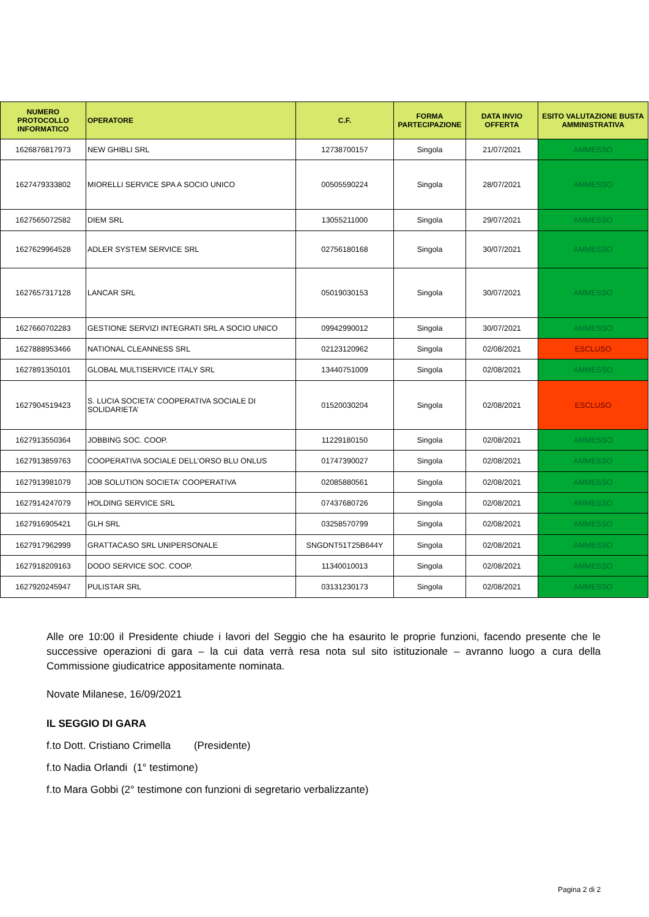| NUMERO PROTOCOLLO INFORMATICO | OPERATORE | C.F. | FORMA PARTECIPAZIONE | DATA INVIO OFFERTA | ESITO VALUTAZIONE BUSTA AMMINISTRATIVA |
| --- | --- | --- | --- | --- | --- |
| 1626876817973 | NEW GHIBLI SRL | 12738700157 | Singola | 21/07/2021 | AMMESSO |
| 1627479333802 | MIORELLI SERVICE SPA A SOCIO UNICO | 00505590224 | Singola | 28/07/2021 | AMMESSO |
| 1627565072582 | DIEM SRL | 13055211000 | Singola | 29/07/2021 | AMMESSO |
| 1627629964528 | ADLER SYSTEM SERVICE SRL | 02756180168 | Singola | 30/07/2021 | AMMESSO |
| 1627657317128 | LANCAR SRL | 05019030153 | Singola | 30/07/2021 | AMMESSO |
| 1627660702283 | GESTIONE SERVIZI INTEGRATI SRL A SOCIO UNICO | 09942990012 | Singola | 30/07/2021 | AMMESSO |
| 1627888953466 | NATIONAL CLEANNESS SRL | 02123120962 | Singola | 02/08/2021 | ESCLUSO |
| 1627891350101 | GLOBAL MULTISERVICE ITALY SRL | 13440751009 | Singola | 02/08/2021 | AMMESSO |
| 1627904519423 | S. LUCIA SOCIETA’ COOPERATIVA SOCIALE DI SOLIDARIETA’ | 01520030204 | Singola | 02/08/2021 | ESCLUSO |
| 1627913550364 | JOBBING SOC. COOP. | 11229180150 | Singola | 02/08/2021 | AMMESSO |
| 1627913859763 | COOPERATIVA SOCIALE DELL’ORSO BLU ONLUS | 01747390027 | Singola | 02/08/2021 | AMMESSO |
| 1627913981079 | JOB SOLUTION SOCIETA' COOPERATIVA | 02085880561 | Singola | 02/08/2021 | AMMESSO |
| 1627914247079 | HOLDING SERVICE SRL | 07437680726 | Singola | 02/08/2021 | AMMESSO |
| 1627916905421 | GLH SRL | 03258570799 | Singola | 02/08/2021 | AMMESSO |
| 1627917962999 | GRATTACASO SRL UNIPERSONALE | SNGDNT51T25B644Y | Singola | 02/08/2021 | AMMESSO |
| 1627918209163 | DODO SERVICE SOC. COOP. | 11340010013 | Singola | 02/08/2021 | AMMESSO |
| 1627920245947 | PULISTAR SRL | 03131230173 | Singola | 02/08/2021 | AMMESSO |
Alle ore 10:00 il Presidente chiude i lavori del Seggio che ha esaurito le proprie funzioni, facendo presente che le successive operazioni di gara – la cui data verrà resa nota sul sito istituzionale – avranno luogo a cura della Commissione giudicatrice appositamente nominata.
Novate Milanese, 16/09/2021
IL SEGGIO DI GARA
f.to Dott. Cristiano Crimella (Presidente)
f.to Nadia Orlandi (1° testimone)
f.to Mara Gobbi (2° testimone con funzioni di segretario verbalizzante)
Pagina 2 di 2